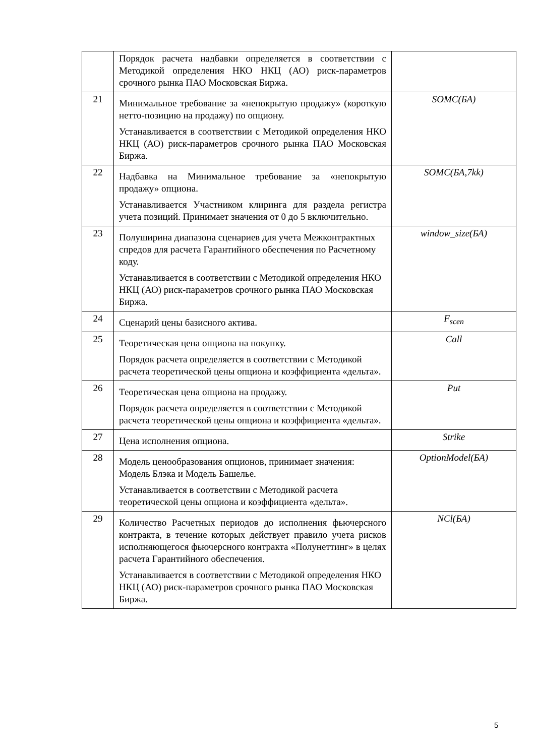| | Порядок расчета надбавки определяется в соответствии с Методикой определения НКО НКЦ (АО) риск-параметров срочного рынка ПАО Московская Биржа. | |
| 21 | Минимальное требование за «непокрытую продажу» (короткую нетто-позицию на продажу) по опциону. Устанавливается в соответствии с Методикой определения НКО НКЦ (АО) риск-параметров срочного рынка ПАО Московская Биржа. | SOMC(БА) |
| 22 | Надбавка на Минимальное требование за «непокрытую продажу» опциона. Устанавливается Участником клиринга для раздела регистра учета позиций. Принимает значения от 0 до 5 включительно. | SOMC(БА,7kk) |
| 23 | Полуширина диапазона сценариев для учета Межконтрактных спредов для расчета Гарантийного обеспечения по Расчетному коду. Устанавливается в соответствии с Методикой определения НКО НКЦ (АО) риск-параметров срочного рынка ПАО Московская Биржа. | window_size(БА) |
| 24 | Сценарий цены базисного актива. | F<sub>scen</sub> |
| 25 | Теоретическая цена опциона на покупку. Порядок расчета определяется в соответствии с Методикой расчета теоретической цены опциона и коэффициента «дельта». | Call |
| 26 | Теоретическая цена опциона на продажу. Порядок расчета определяется в соответствии с Методикой расчета теоретической цены опциона и коэффициента «дельта». | Put |
| 27 | Цена исполнения опциона. | Strike |
| 28 | Модель ценообразования опционов, принимает значения: Модель Блэка и Модель Башелье. Устанавливается в соответствии с Методикой расчета теоретической цены опциона и коэффициента «дельта». | OptionModel(БА) |
| 29 | Количество Расчетных периодов до исполнения фьючерсного контракта, в течение которых действует правило учета рисков исполняющегося фьючерсного контракта «Полунеттинг» в целях расчета Гарантийного обеспечения. Устанавливается в соответствии с Методикой определения НКО НКЦ (АО) риск-параметров срочного рынка ПАО Московская Биржа. | NCl(БА) |
5